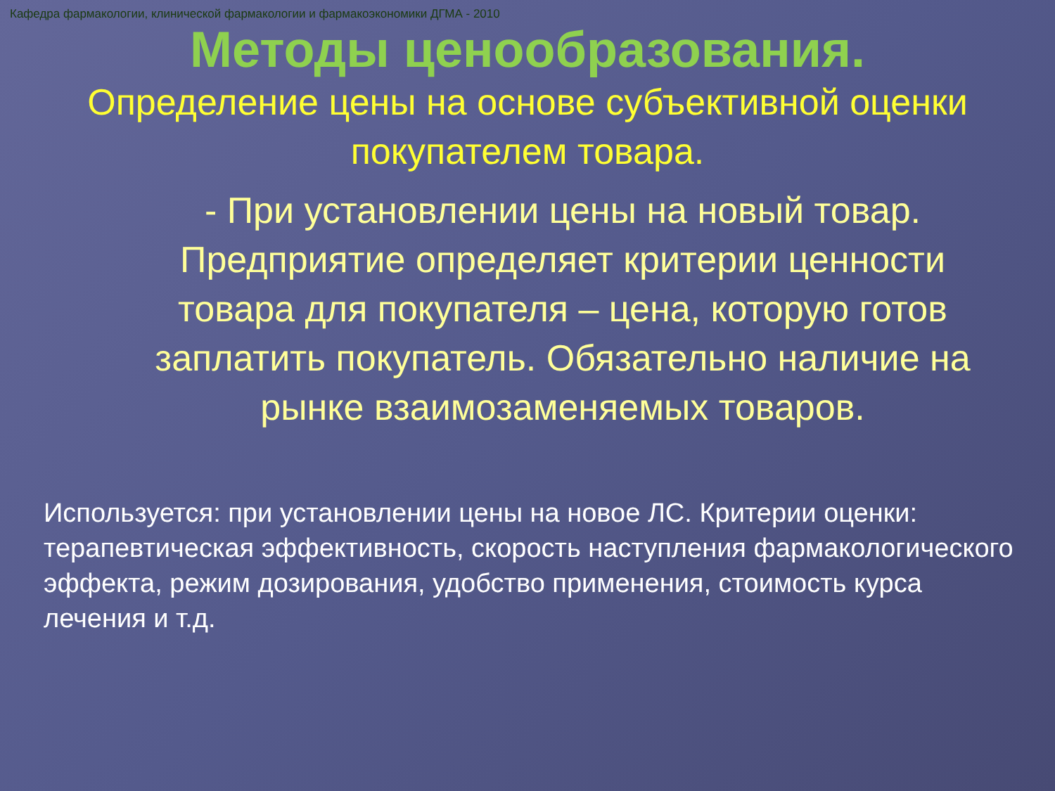Кафедра фармакологии, клинической фармакологии и фармакоэкономики ДГМА - 2010
Методы ценообразования.
Определение цены на основе субъективной оценки покупателем товара.
- При установлении цены на новый товар. Предприятие определяет критерии ценности товара для покупателя – цена, которую готов заплатить покупатель. Обязательно наличие на рынке взаимозаменяемых товаров.
Используется: при установлении цены на новое ЛС. Критерии оценки: терапевтическая эффективность, скорость наступления фармакологического эффекта, режим дозирования, удобство применения, стоимость курса лечения и т.д.